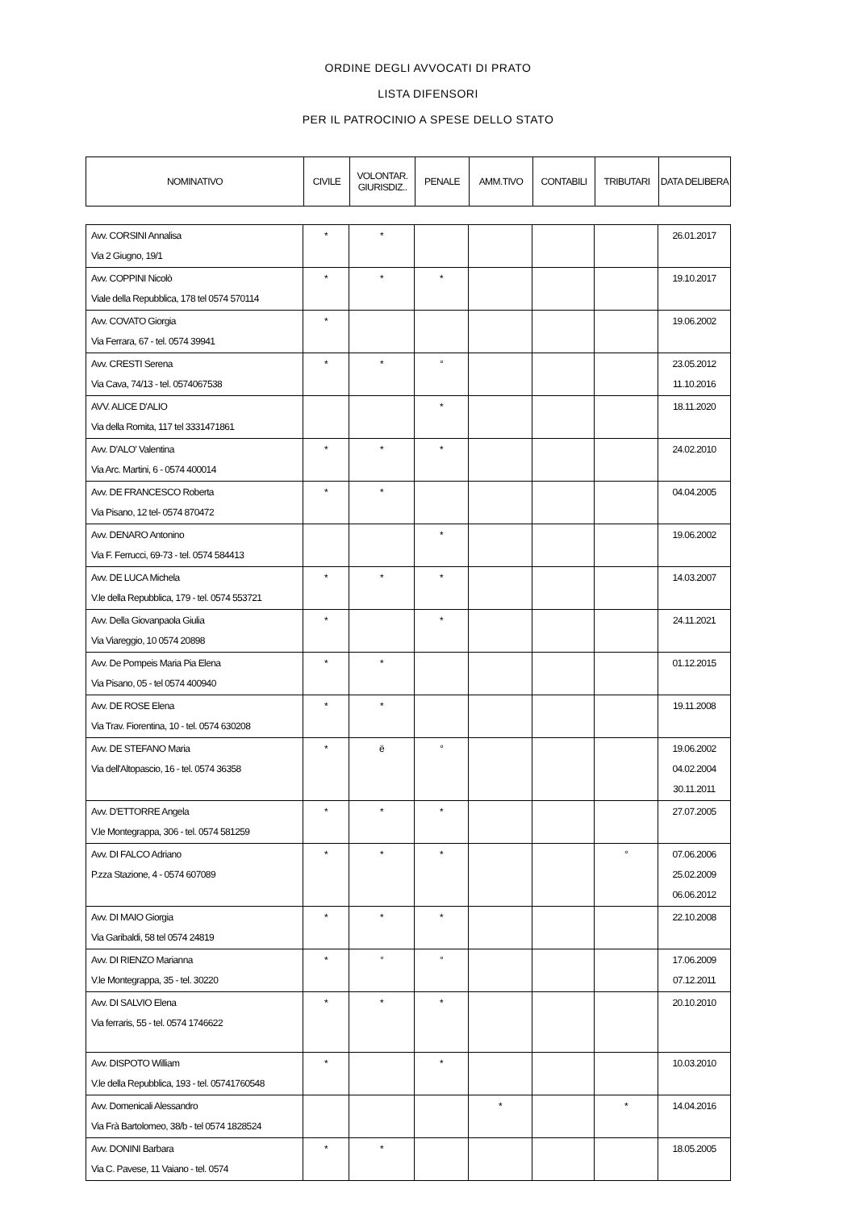ORDINE DEGLI AVVOCATI DI PRATO
LISTA DIFENSORI
PER IL PATROCINIO A SPESE DELLO STATO
| NOMINATIVO | CIVILE | VOLONTAR. GIURISDIZ.. | PENALE | AMM.TIVO | CONTABILI | TRIBUTARI | DATA DELIBERA |
| --- | --- | --- | --- | --- | --- | --- | --- |
| Avv. CORSINI Annalisa Via 2 Giugno, 19/1 | * | * | | | | | 26.01.2017 |
| Avv. COPPINI Nicolò Viale della Repubblica, 178 tel 0574 570114 | * | * | * | | | | 19.10.2017 |
| Avv. COVATO Giorgia Via Ferrara, 67 - tel. 0574 39941 | * | | | | | | 19.06.2002 |
| Avv. CRESTI Serena Via Cava, 74/13 - tel. 0574067538 | * | * | ° | | | | 23.05.2012 11.10.2016 |
| AVV. ALICE D'ALIO Via della Romita, 117 tel 3331471861 | | | * | | | | 18.11.2020 |
| Avv. D'ALO' Valentina Via Arc. Martini, 6 - 0574 400014 | * | * | * | | | | 24.02.2010 |
| Avv. DE FRANCESCO Roberta Via Pisano, 12 tel- 0574 870472 | * | * | | | | | 04.04.2005 |
| Avv. DENARO Antonino Via F. Ferrucci, 69-73 - tel. 0574 584413 | | | * | | | | 19.06.2002 |
| Avv. DE LUCA Michela V.le della Repubblica, 179 - tel. 0574 553721 | * | * | * | | | | 14.03.2007 |
| Avv. Della Giovanpaola Giulia Via Viareggio, 10 0574 20898 | * | | * | | | | 24.11.2021 |
| Avv. De Pompeis Maria Pia Elena Via Pisano, 05 - tel 0574 400940 | * | * | | | | | 01.12.2015 |
| Avv. DE ROSE Elena Via Trav. Fiorentina, 10 - tel. 0574 630208 | * | * | | | | | 19.11.2008 |
| Avv. DE STEFANO Maria Via dell'Altopascio, 16 - tel. 0574 36358 | * | ë | ° | | | | 19.06.2002 04.02.2004 30.11.2011 |
| Avv. D'ETTORRE Angela V.le Montegrappa, 306 - tel. 0574 581259 | * | * | * | | | | 27.07.2005 |
| Avv. DI FALCO Adriano P.zza Stazione, 4 - 0574 607089 | * | * | * | | | ° | 07.06.2006 25.02.2009 06.06.2012 |
| Avv. DI MAIO Giorgia Via Garibaldi, 58 tel 0574 24819 | * | * | * | | | | 22.10.2008 |
| Avv. DI RIENZO Marianna V.le Montegrappa, 35 - tel. 30220 | * | ° | ° | | | | 17.06.2009 07.12.2011 |
| Avv. DI SALVIO Elena Via ferraris, 55 - tel. 0574 1746622 | * | * | * | | | | 20.10.2010 |
| Avv. DISPOTO William V.le della Repubblica, 193 - tel. 05741760548 | * | | * | | | | 10.03.2010 |
| Avv. Domenicali Alessandro Via Frà Bartolomeo, 38/b - tel 0574 1828524 | | | | * | | * | 14.04.2016 |
| Avv. DONINI Barbara Via C. Pavese, 11 Vaiano - tel. 0574 | * | * | | | | | 18.05.2005 |